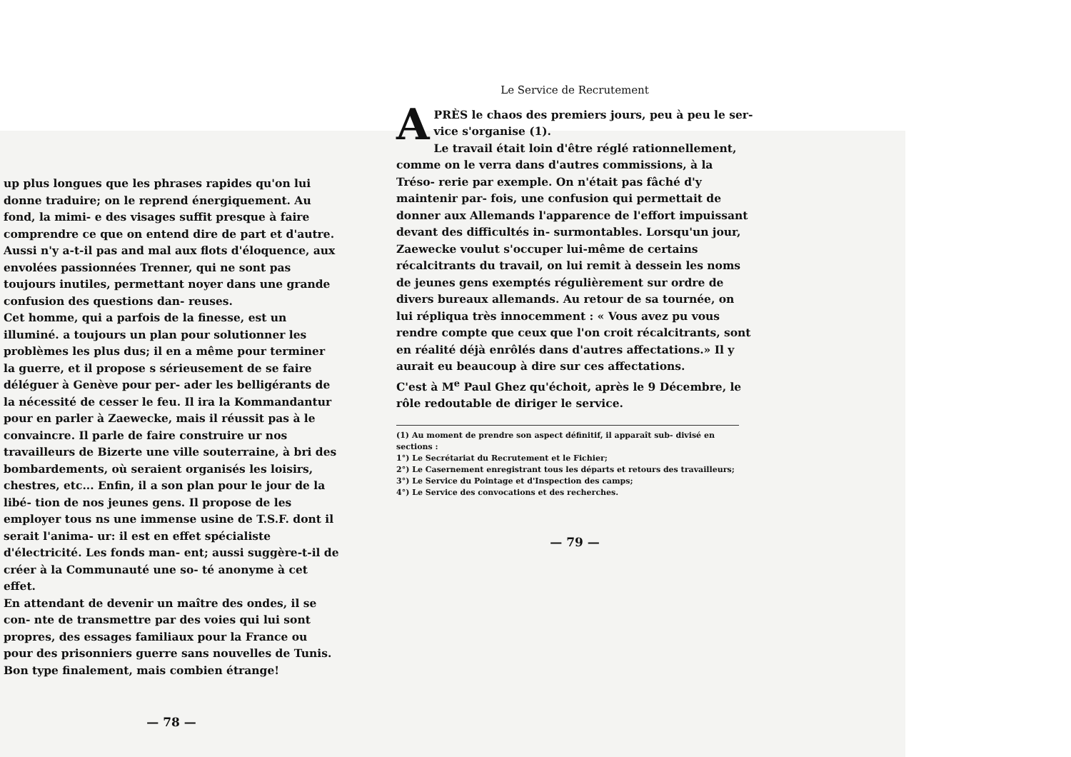up plus longues que les phrases rapides qu'on lui donne traduire; on le reprend énergiquement. Au fond, la mimi- e des visages suffit presque à faire comprendre ce que on entend dire de part et d'autre. Aussi n'y a-t-il pas and mal aux flots d'éloquence, aux envolées passionnées Trenner, qui ne sont pas toujours inutiles, permettant noyer dans une grande confusion des questions dan- reuses.
Cet homme, qui a parfois de la finesse, est un illuminé. a toujours un plan pour solutionner les problèmes les plus dus; il en a même pour terminer la guerre, et il propose s sérieusement de se faire déléguer à Genève pour per- ader les belligérants de la nécessité de cesser le feu. Il ira la Kommandantur pour en parler à Zaewecke, mais il réussit pas à le convaincre. Il parle de faire construire ur nos travailleurs de Bizerte une ville souterraine, à bri des bombardements, où seraient organisés les loisirs, chestres, etc... Enfin, il a son plan pour le jour de la libé- tion de nos jeunes gens. Il propose de les employer tous ns une immense usine de T.S.F. dont il serait l'anima- ur: il est en effet spécialiste d'électricité. Les fonds man- ent; aussi suggère-t-il de créer à la Communauté une so- té anonyme à cet effet.
En attendant de devenir un maître des ondes, il se con- nte de transmettre par des voies qui lui sont propres, des essages familiaux pour la France ou pour des prisonniers guerre sans nouvelles de Tunis.
Bon type finalement, mais combien étrange!
— 78 —
Le Service de Recrutement
APRÈS le chaos des premiers jours, peu à peu le ser- vice s'organise (1).
Le travail était loin d'être réglé rationnellement, comme on le verra dans d'autres commissions, à la Tréso- rerie par exemple. On n'était pas fâché d'y maintenir par- fois, une confusion qui permettait de donner aux Allemands l'apparence de l'effort impuissant devant des difficultés in- surmontables. Lorsqu'un jour, Zaewecke voulut s'occuper lui-même de certains récalcitrants du travail, on lui remit à dessein les noms de jeunes gens exemptés régulièrement sur ordre de divers bureaux allemands. Au retour de sa tournée, on lui répliqua très innocemment : « Vous avez pu vous rendre compte que ceux que l'on croit récalcitrants, sont en réalité déjà enrôlés dans d'autres affectations.» Il y aurait eu beaucoup à dire sur ces affectations.
C'est à M<sup>e</sup> Paul Ghez qu'échoit, après le 9 Décembre, le rôle redoutable de diriger le service.
(1) Au moment de prendre son aspect définitif, il apparaît sub- divisé en sections :
1°) Le Secrétariat du Recrutement et le Fichier;
2°) Le Casernement enregistrant tous les départs et retours des travailleurs;
3°) Le Service du Pointage et d'Inspection des camps;
4°) Le Service des convocations et des recherches.
— 79 —